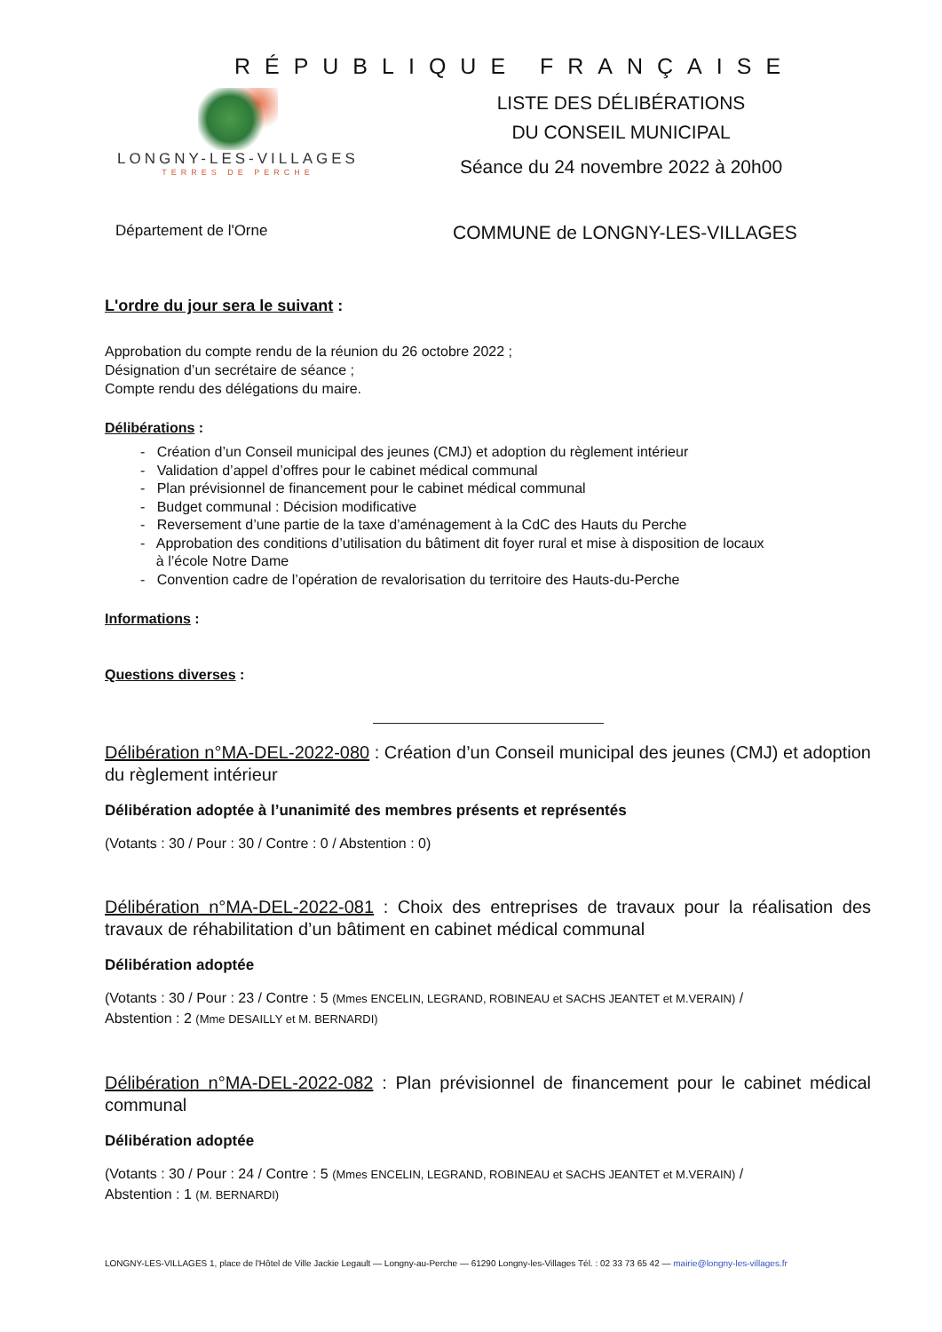RÉPUBLIQUE FRANÇAISE
LONGNY-LES-VILLAGES
TERRES DE PERCHE
LISTE DES DÉLIBÉRATIONS
DU CONSEIL MUNICIPAL
Séance du 24 novembre 2022 à 20h00
Département de l'Orne
COMMUNE de LONGNY-LES-VILLAGES
L'ordre du jour sera le suivant :
Approbation du compte rendu de la réunion du 26 octobre 2022 ;
Désignation d’un secrétaire de séance ;
Compte rendu des délégations du maire.
Délibérations :
- Création d’un Conseil municipal des jeunes (CMJ) et adoption du règlement intérieur
- Validation d’appel d’offres pour le cabinet médical communal
- Plan prévisionnel de financement pour le cabinet médical communal
- Budget communal : Décision modificative
- Reversement d’une partie de la taxe d’aménagement à la CdC des Hauts du Perche
- Approbation des conditions d’utilisation du bâtiment dit foyer rural et mise à disposition de locaux
à l’école Notre Dame
- Convention cadre de l’opération de revalorisation du territoire des Hauts-du-Perche
Informations :
Questions diverses :
Délibération n°MA-DEL-2022-080 : Création d’un Conseil municipal des jeunes (CMJ) et adoption du règlement intérieur
Délibération adoptée à l’unanimité des membres présents et représentés
(Votants : 30 / Pour : 30 / Contre : 0 / Abstention : 0)
Délibération n°MA-DEL-2022-081 : Choix des entreprises de travaux pour la réalisation des travaux de réhabilitation d’un bâtiment en cabinet médical communal
Délibération adoptée
(Votants : 30 / Pour : 23 / Contre : 5 (Mmes ENCELIN, LEGRAND, ROBINEAU et SACHS JEANTET et M.VERAIN) /
Abstention : 2 (Mme DESAILLY et M. BERNARDI)
Délibération n°MA-DEL-2022-082 : Plan prévisionnel de financement pour le cabinet médical communal
Délibération adoptée
(Votants : 30 / Pour : 24 / Contre : 5 (Mmes ENCELIN, LEGRAND, ROBINEAU et SACHS JEANTET et M.VERAIN) /
Abstention : 1 (M. BERNARDI)
LONGNY-LES-VILLAGES 1, place de l'Hôtel de Ville Jackie Legault — Longny-au-Perche — 61290 Longny-les-Villages Tél. : 02 33 73 65 42 — mairie@longny-les-villages.fr